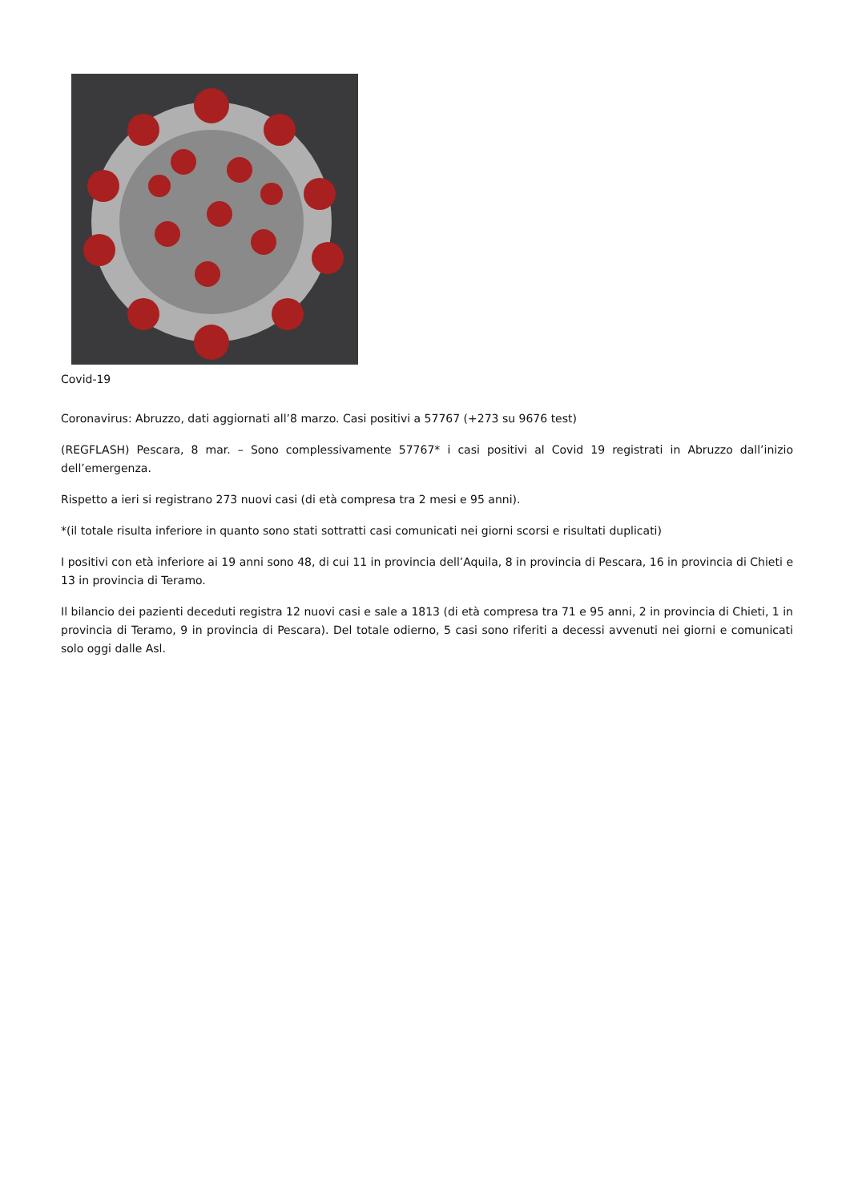Covid-19
Coronavirus: Abruzzo, dati aggiornati all’8 marzo. Casi positivi a 57767 (+273 su 9676 test)
(REGFLASH) Pescara, 8 mar. – Sono complessivamente 57767* i casi positivi al Covid 19 registrati in Abruzzo dall’inizio dell’emergenza.
Rispetto a ieri si registrano 273 nuovi casi (di età compresa tra 2 mesi e 95 anni).
*(il totale risulta inferiore in quanto sono stati sottratti casi comunicati nei giorni scorsi e risultati duplicati)
I positivi con età inferiore ai 19 anni sono 48, di cui 11 in provincia dell’Aquila, 8 in provincia di Pescara, 16 in provincia di Chieti e 13 in provincia di Teramo.
Il bilancio dei pazienti deceduti registra 12 nuovi casi e sale a 1813 (di età compresa tra 71 e 95 anni, 2 in provincia di Chieti, 1 in provincia di Teramo, 9 in provincia di Pescara). Del totale odierno, 5 casi sono riferiti a decessi avvenuti nei giorni e comunicati solo oggi dalle Asl.